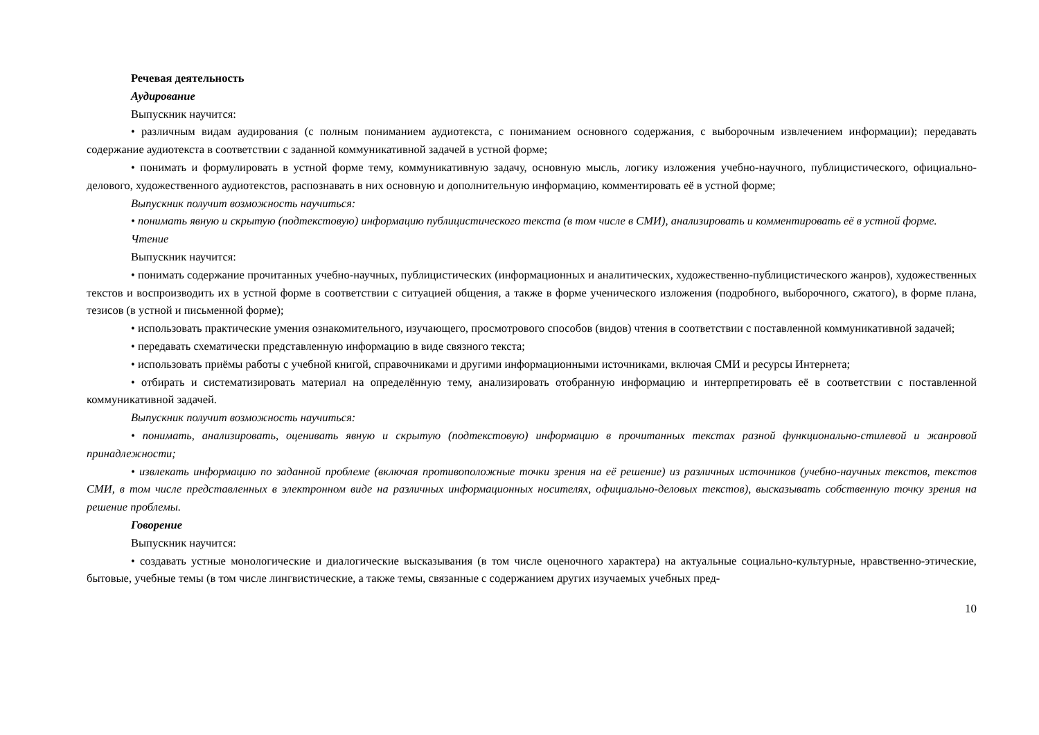Речевая деятельность
Аудирование
Выпускник научится:
• различным видам аудирования (с полным пониманием аудиотекста, с пониманием основного содержания, с выборочным извлечением информации); передавать содержание аудиотекста в соответствии с заданной коммуникативной задачей в устной форме;
• понимать и формулировать в устной форме тему, коммуникативную задачу, основную мысль, логику изложения учебно-научного, публицистического, официально-делового, художественного аудиотекстов, распознавать в них основную и дополнительную информацию, комментировать её в устной форме;
Выпускник получит возможность научиться:
• понимать явную и скрытую (подтекстовую) информацию публицистического текста (в том числе в СМИ), анализировать и комментировать её в устной форме.
Чтение
Выпускник научится:
• понимать содержание прочитанных учебно-научных, публицистических (информационных и аналитических, художественно-публицистического жанров), художественных текстов и воспроизводить их в устной форме в соответствии с ситуацией общения, а также в форме ученического изложения (подробного, выборочного, сжатого), в форме плана, тезисов (в устной и письменной форме);
• использовать практические умения ознакомительного, изучающего, просмотрового способов (видов) чтения в соответствии с поставленной коммуникативной задачей;
• передавать схематически представленную информацию в виде связного текста;
• использовать приёмы работы с учебной книгой, справочниками и другими информационными источниками, включая СМИ и ресурсы Интернета;
• отбирать и систематизировать материал на определённую тему, анализировать отобранную информацию и интерпретировать её в соответствии с поставленной коммуникативной задачей.
Выпускник получит возможность научиться:
• понимать, анализировать, оценивать явную и скрытую (подтекстовую) информацию в прочитанных текстах разной функционально-стилевой и жанровой принадлежности;
• извлекать информацию по заданной проблеме (включая противоположные точки зрения на её решение) из различных источников (учебно-научных текстов, текстов СМИ, в том числе представленных в электронном виде на различных информационных носителях, официально-деловых текстов), высказывать собственную точку зрения на решение проблемы.
Говорение
Выпускник научится:
• создавать устные монологические и диалогические высказывания (в том числе оценочного характера) на актуальные социально-культурные, нравственно-этические, бытовые, учебные темы (в том числе лингвистические, а также темы, связанные с содержанием других изучаемых учебных пред-
10